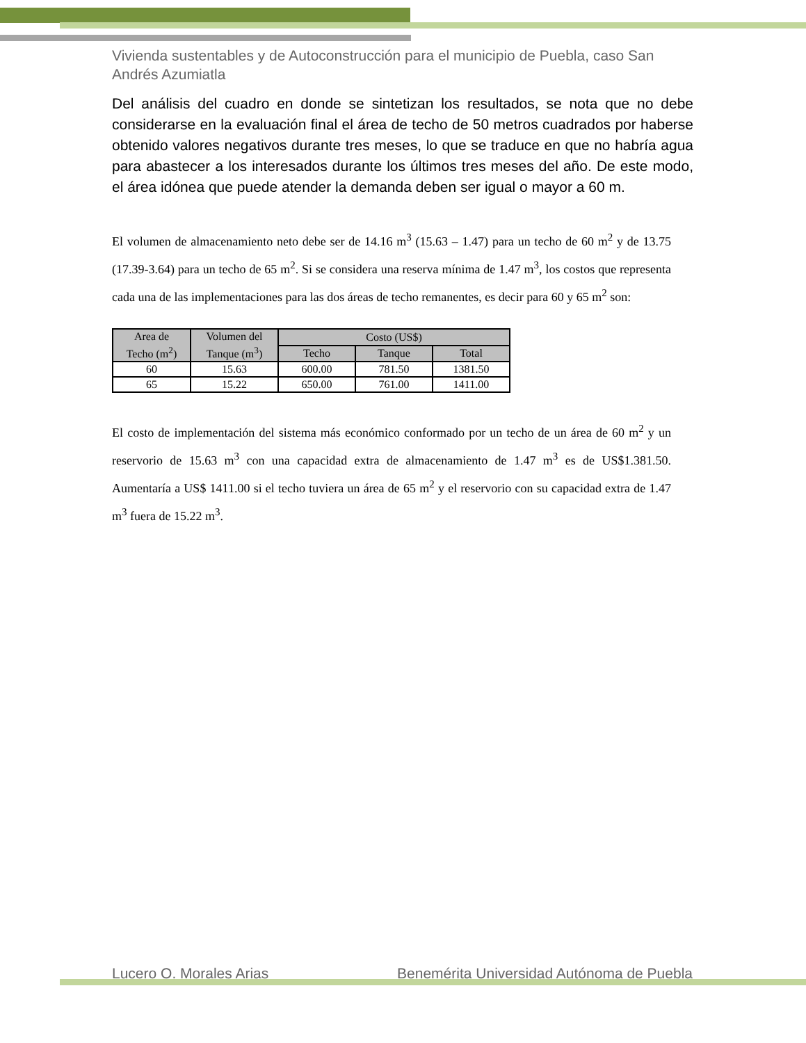Vivienda sustentables y de Autoconstrucción para el municipio de Puebla, caso San Andrés Azumiatla
Del análisis del cuadro en donde se sintetizan los resultados, se nota que no debe considerarse en la evaluación final el área de techo de 50 metros cuadrados por haberse obtenido valores negativos durante tres meses, lo que se traduce en que no habría agua para abastecer a los interesados durante los últimos tres meses del año. De este modo, el área idónea que puede atender la demanda deben ser igual o mayor a 60 m.
El volumen de almacenamiento neto debe ser de 14.16 m<sup>3</sup> (15.63 – 1.47) para un techo de 60 m<sup>2</sup> y de 13.75 (17.39-3.64) para un techo de 65 m<sup>2</sup>. Si se considera una reserva mínima de 1.47 m<sup>3</sup>, los costos que representa cada una de las implementaciones para las dos áreas de techo remanentes, es decir para 60 y 65 m<sup>2</sup> son:
| Area de Techo (m<sup>2</sup>) | Volumen del Tanque (m<sup>3</sup>) | Costo (US$) | | |
| --- | --- | --- | --- | --- |
| | | Techo | Tanque | Total |
| 60 | 15.63 | 600.00 | 781.50 | 1381.50 |
| 65 | 15.22 | 650.00 | 761.00 | 1411.00 |
El costo de implementación del sistema más económico conformado por un techo de un área de 60 m<sup>2</sup> y un reservorio de 15.63 m<sup>3</sup> con una capacidad extra de almacenamiento de 1.47 m<sup>3</sup> es de US$1.381.50. Aumentaría a US$ 1411.00 si el techo tuviera un área de 65 m<sup>2</sup> y el reservorio con su capacidad extra de 1.47 m<sup>3</sup> fuera de 15.22 m<sup>3</sup>.
Lucero O. Morales Arias Benemérita Universidad Autónoma de Puebla